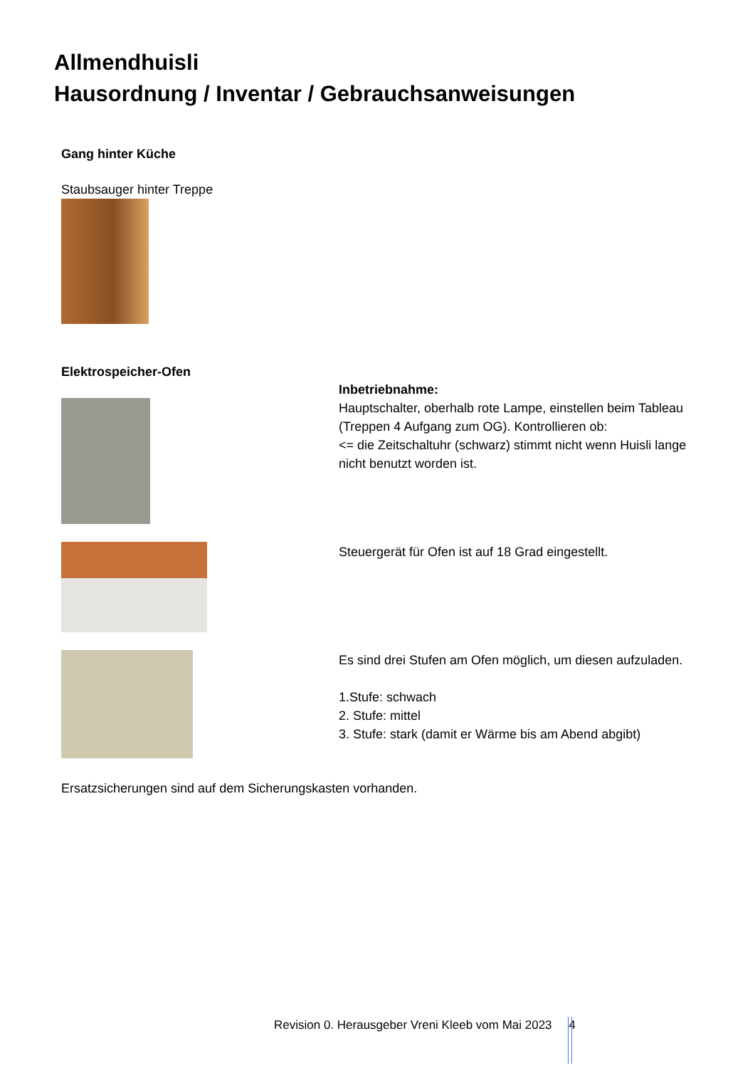Allmendhuisli
Hausordnung / Inventar / Gebrauchsanweisungen
Gang hinter Küche
Staubsauger hinter Treppe
Elektrospeicher-Ofen
Inbetriebnahme:
Hauptschalter, oberhalb rote Lampe, einstellen beim Tableau (Treppen 4 Aufgang zum OG). Kontrollieren ob:
<= die Zeitschaltuhr (schwarz) stimmt nicht wenn Huisli lange nicht benutzt worden ist.
Steuergerät für Ofen ist auf 18 Grad eingestellt.
Es sind drei Stufen am Ofen möglich, um diesen aufzuladen.
1.Stufe: schwach
2. Stufe: mittel
3. Stufe: stark (damit er Wärme bis am Abend abgibt)
Ersatzsicherungen sind auf dem Sicherungskasten vorhanden.
Revision 0. Herausgeber Vreni Kleeb vom Mai 2023 4